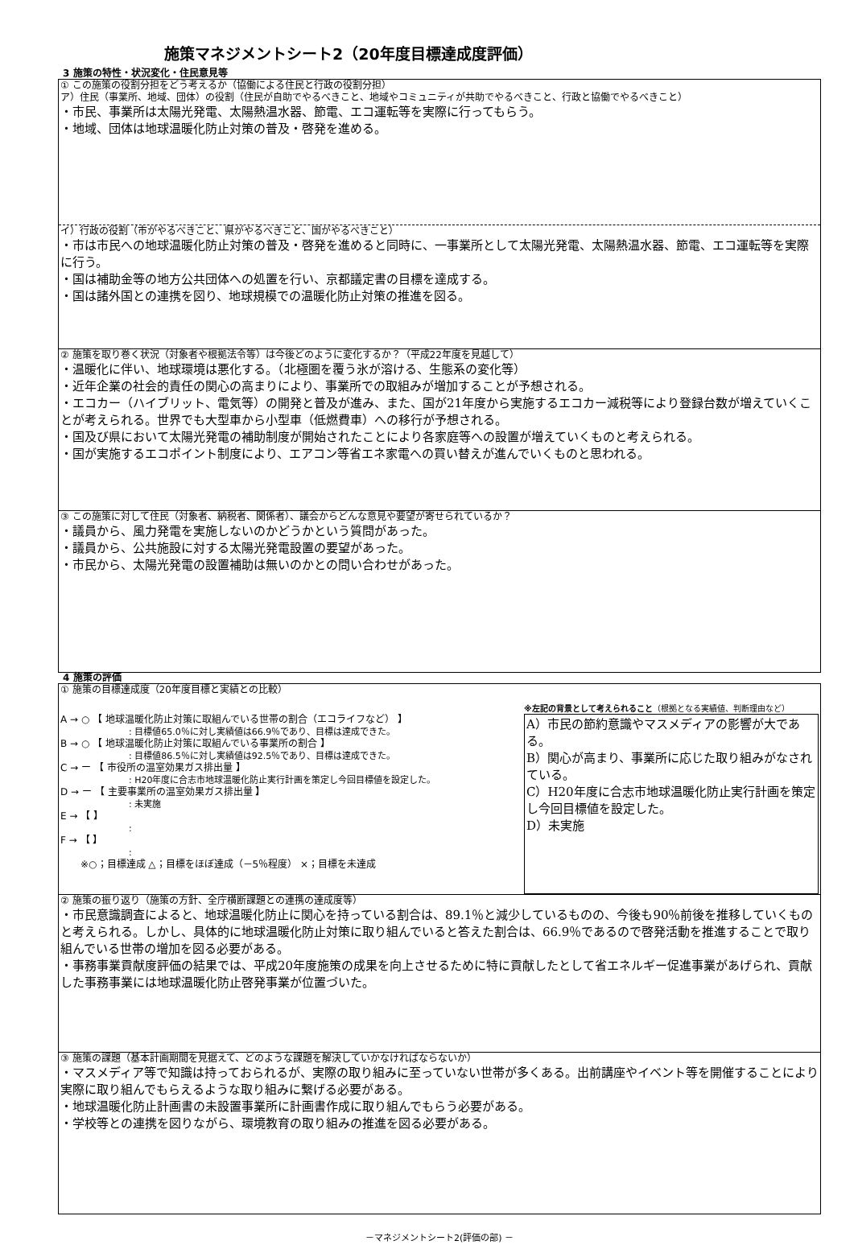施策マネジメントシート2（20年度目標達成度評価）
3 施策の特性・状況変化・住民意見等
① この施策の役割分担をどう考えるか（協働による住民と行政の役割分担）
ア）住民（事業所、地域、団体）の役割（住民が自助でやるべきこと、地域やコミュニティが共助でやるべきこと、行政と協働でやるべきこと）
・市民、事業所は太陽光発電、太陽熱温水器、節電、エコ運転等を実際に行ってもらう。
・地域、団体は地球温暖化防止対策の普及・啓発を進める。
イ）行政の役割（市がやるべきこと、県がやるべきこと、国がやるべきこと）
・市は市民への地球温暖化防止対策の普及・啓発を進めると同時に、一事業所として太陽光発電、太陽熱温水器、節電、エコ運転等を実際に行う。
・国は補助金等の地方公共団体への処置を行い、京都議定書の目標を達成する。
・国は諸外国との連携を図り、地球規模での温暖化防止対策の推進を図る。
② 施策を取り巻く状況（対象者や根拠法令等）は今後どのように変化するか？（平成22年度を見越して）
・温暖化に伴い、地球環境は悪化する。（北極圏を覆う氷が溶ける、生態系の変化等）
・近年企業の社会的責任の関心の高まりにより、事業所での取組みが増加することが予想される。
・エコカー（ハイブリット、電気等）の開発と普及が進み、また、国が21年度から実施するエコカー減税等により登録台数が増えていくことが考えられる。世界でも大型車から小型車（低燃費車）への移行が予想される。
・国及び県において太陽光発電の補助制度が開始されたことにより各家庭等への設置が増えていくものと考えられる。
・国が実施するエコポイント制度により、エアコン等省エネ家電への買い替えが進んでいくものと思われる。
③ この施策に対して住民（対象者、納税者、関係者）、議会からどんな意見や要望が寄せられているか？
・議員から、風力発電を実施しないのかどうかという質問があった。
・議員から、公共施設に対する太陽光発電設置の要望があった。
・市民から、太陽光発電の設置補助は無いのかとの問い合わせがあった。
4 施策の評価
① 施策の目標達成度（20年度目標と実績との比較）
A → ○ 【 地球温暖化防止対策に取組んでいる世帯の割合（エコライフなど） 】
: 目標値65.0％に対し実績値は66.9％であり、目標は達成できた。
B → ○ 【 地球温暖化防止対策に取組んでいる事業所の割合 】
: 目標値86.5％に対し実績値は92.5％であり、目標は達成できた。
C → ー 【 市役所の温室効果ガス排出量 】
: H20年度に合志市地球温暖化防止実行計画を策定し今回目標値を設定した。
D → ー 【 主要事業所の温室効果ガス排出量 】
: 未実施
E → 【 】
:
F → 【 】
:
※○；目標達成 △；目標をほぼ達成（－5％程度） ×；目標を未達成
※左記の背景として考えられること（根拠となる実績値、判断理由など）
A）市民の節約意識やマスメディアの影響が大である。
B）関心が高まり、事業所に応じた取り組みがなされている。
C）H20年度に合志市地球温暖化防止実行計画を策定し今回目標値を設定した。
D）未実施
② 施策の振り返り（施策の方針、全庁横断課題との連携の達成度等）
・市民意識調査によると、地球温暖化防止に関心を持っている割合は、89.1％と減少しているものの、今後も90％前後を推移していくものと考えられる。しかし、具体的に地球温暖化防止対策に取り組んでいると答えた割合は、66.9％であるので啓発活動を推進することで取り組んでいる世帯の増加を図る必要がある。
・事務事業貢献度評価の結果では、平成20年度施策の成果を向上させるために特に貢献したとして省エネルギー促進事業があげられ、貢献した事務事業には地球温暖化防止啓発事業が位置づいた。
③ 施策の課題（基本計画期間を見据えて、どのような課題を解決していかなければならないか）
・マスメディア等で知識は持っておられるが、実際の取り組みに至っていない世帯が多くある。出前講座やイベント等を開催することにより実際に取り組んでもらえるような取り組みに繋げる必要がある。
・地球温暖化防止計画書の未設置事業所に計画書作成に取り組んでもらう必要がある。
・学校等との連携を図りながら、環境教育の取り組みの推進を図る必要がある。
－マネジメントシート2(評価の部) －